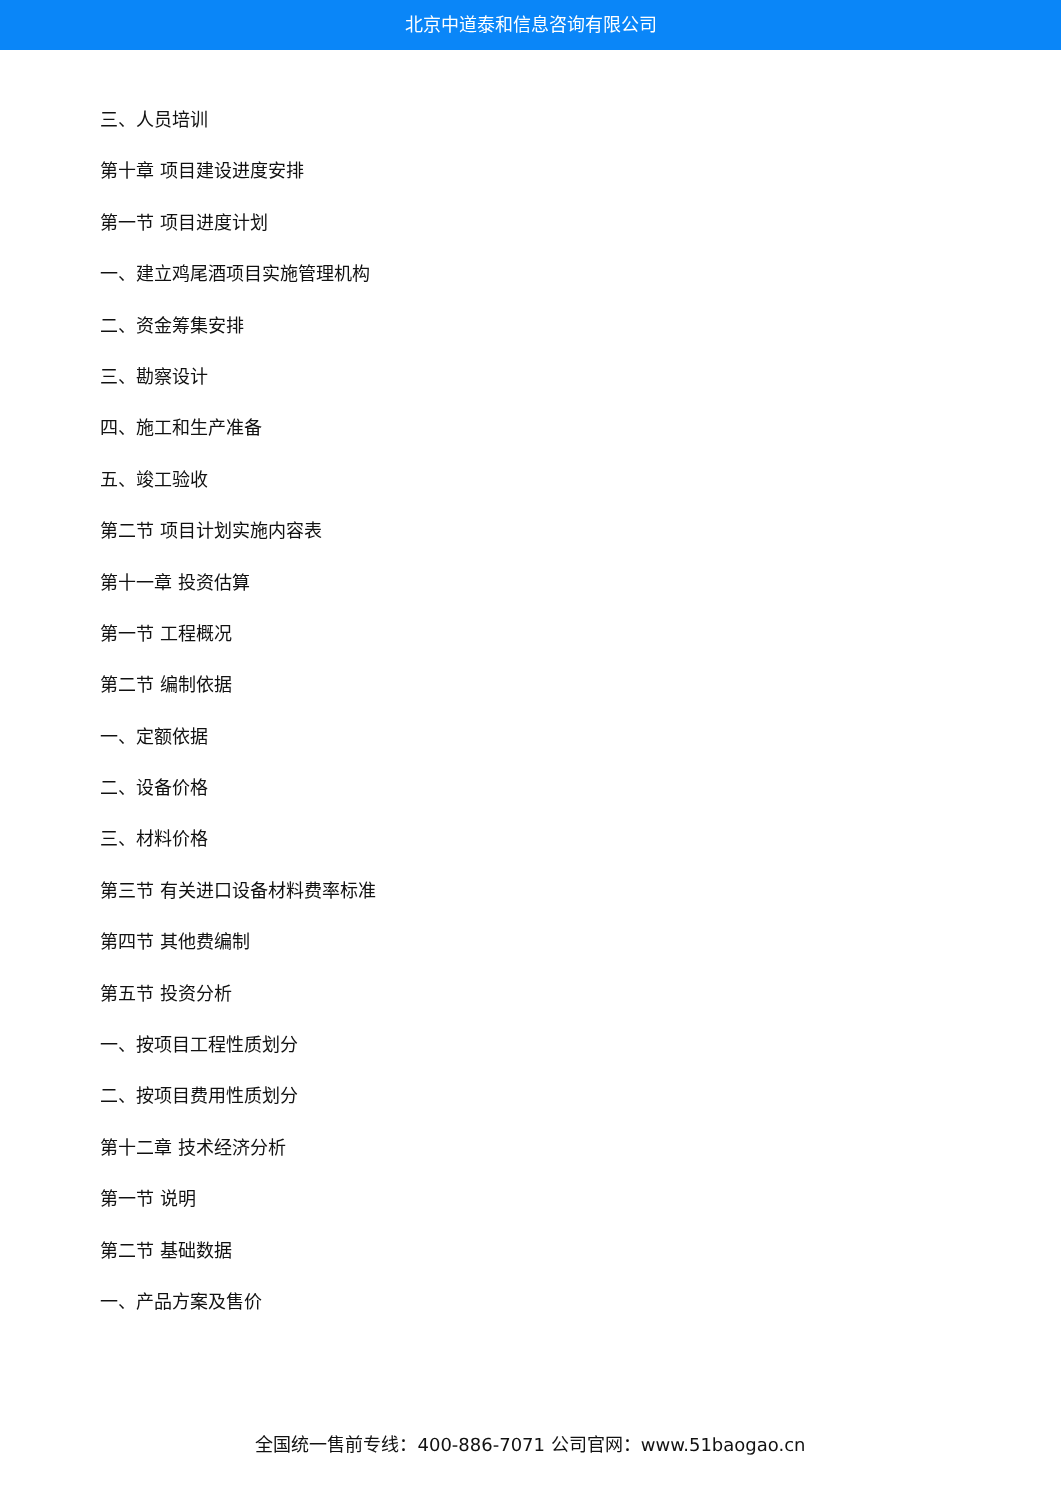北京中道泰和信息咨询有限公司
三、人员培训
第十章 项目建设进度安排
第一节 项目进度计划
一、建立鸡尾酒项目实施管理机构
二、资金筹集安排
三、勘察设计
四、施工和生产准备
五、竣工验收
第二节 项目计划实施内容表
第十一章 投资估算
第一节 工程概况
第二节 编制依据
一、定额依据
二、设备价格
三、材料价格
第三节 有关进口设备材料费率标准
第四节 其他费编制
第五节 投资分析
一、按项目工程性质划分
二、按项目费用性质划分
第十二章 技术经济分析
第一节 说明
第二节 基础数据
一、产品方案及售价
全国统一售前专线：400-886-7071 公司官网：www.51baogao.cn